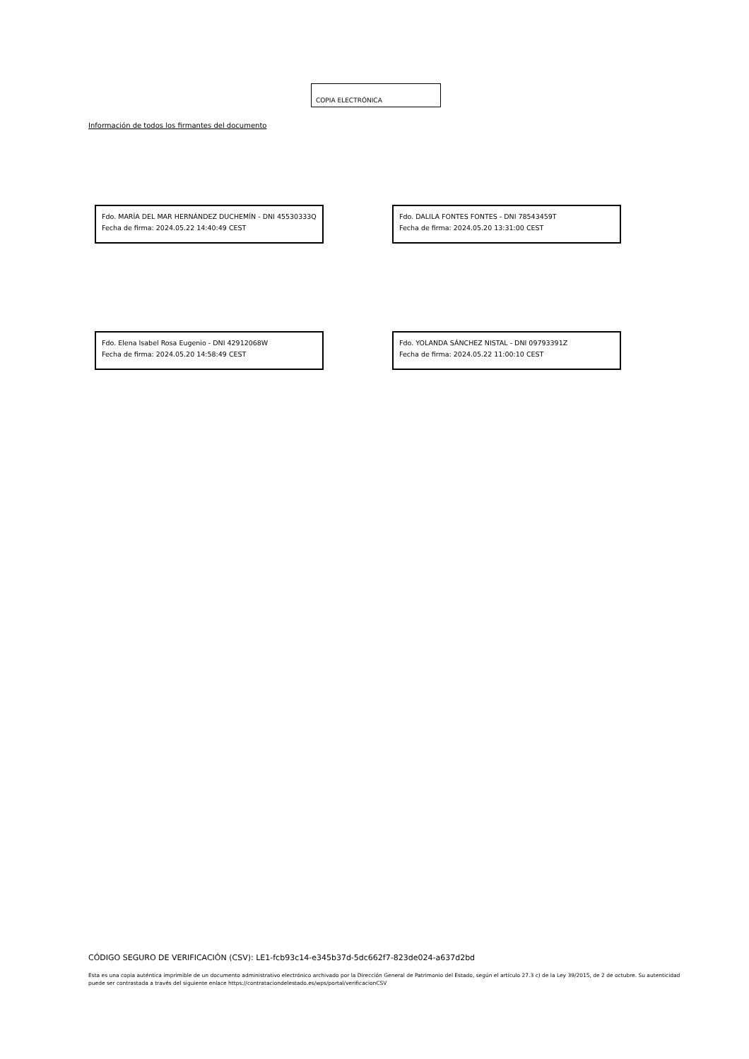COPIA ELECTRÓNICA
Información de todos los firmantes del documento
Fdo. MARÍA DEL MAR HERNÁNDEZ DUCHEMÍN - DNI 45530333Q
Fecha de firma: 2024.05.22 14:40:49 CEST
Fdo. DALILA FONTES FONTES - DNI 78543459T
Fecha de firma: 2024.05.20 13:31:00 CEST
Fdo. Elena Isabel Rosa Eugenio - DNI 42912068W
Fecha de firma: 2024.05.20 14:58:49 CEST
Fdo. YOLANDA SÁNCHEZ NISTAL - DNI 09793391Z
Fecha de firma: 2024.05.22 11:00:10 CEST
CÓDIGO SEGURO DE VERIFICACIÓN (CSV): LE1-fcb93c14-e345b37d-5dc662f7-823de024-a637d2bd
Esta es una copia auténtica imprimible de un documento administrativo electrónico archivado por la Dirección General de Patrimonio del Estado, según el artículo 27.3 c) de la Ley 39/2015, de 2 de octubre. Su autenticidad puede ser contrastada a través del siguiente enlace https://contrataciondelestado.es/wps/portal/verificacionCSV